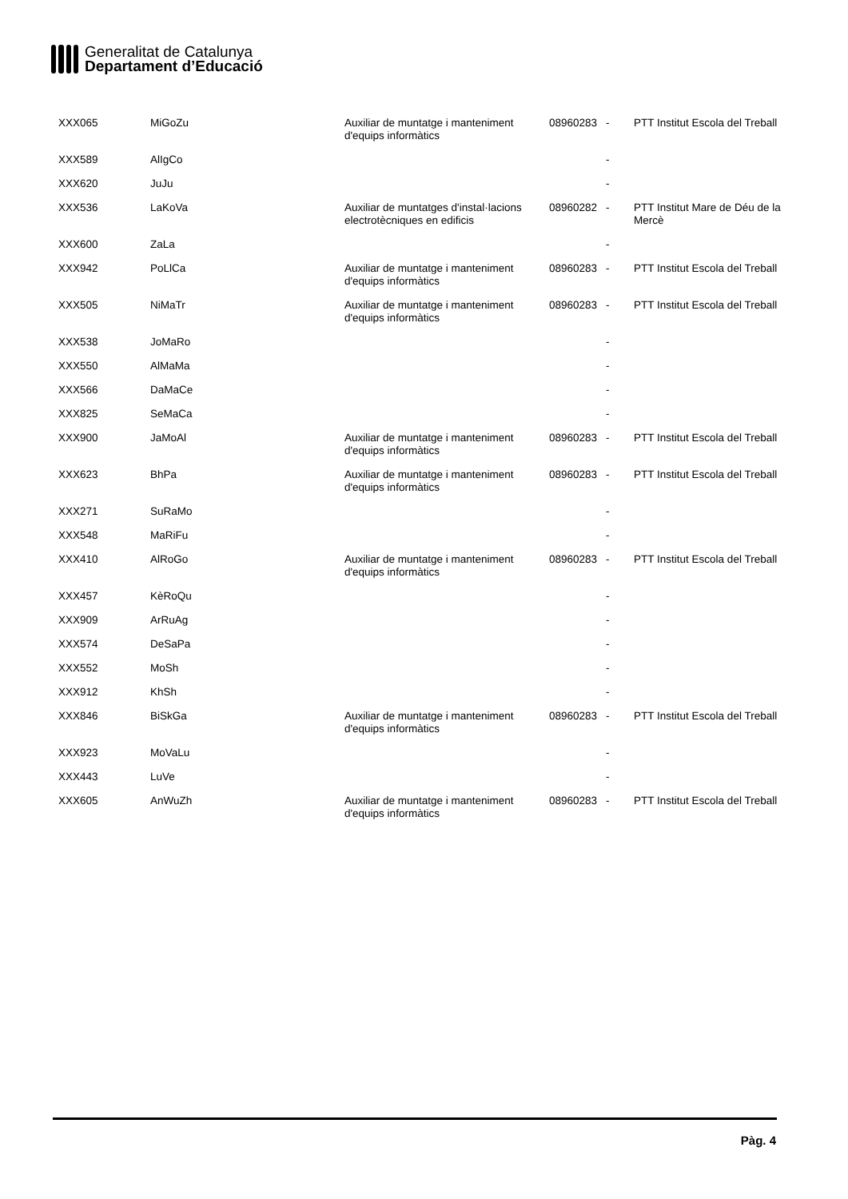Generalitat de Catalunya
Departament d’Educació
| XXX065 | MiGoZu | Auxiliar de muntatge i manteniment d'equips informàtics | 08960283 | - | PTT Institut Escola del Treball |
| XXX589 | AlIgCo | | | - | |
| XXX620 | JuJu | | | - | |
| XXX536 | LaKoVa | Auxiliar de muntatges d'instal·lacions electrotècniques en edificis | 08960282 | - | PTT Institut Mare de Déu de la Mercè |
| XXX600 | ZaLa | | | - | |
| XXX942 | PoLlCa | Auxiliar de muntatge i manteniment d'equips informàtics | 08960283 | - | PTT Institut Escola del Treball |
| XXX505 | NiMaTr | Auxiliar de muntatge i manteniment d'equips informàtics | 08960283 | - | PTT Institut Escola del Treball |
| XXX538 | JoMaRo | | | - | |
| XXX550 | AlMaMa | | | - | |
| XXX566 | DaMaCe | | | - | |
| XXX825 | SeMaCa | | | - | |
| XXX900 | JaMoAl | Auxiliar de muntatge i manteniment d'equips informàtics | 08960283 | - | PTT Institut Escola del Treball |
| XXX623 | BhPa | Auxiliar de muntatge i manteniment d'equips informàtics | 08960283 | - | PTT Institut Escola del Treball |
| XXX271 | SuRaMo | | | - | |
| XXX548 | MaRiFu | | | - | |
| XXX410 | AlRoGo | Auxiliar de muntatge i manteniment d'equips informàtics | 08960283 | - | PTT Institut Escola del Treball |
| XXX457 | KèRoQu | | | - | |
| XXX909 | ArRuAg | | | - | |
| XXX574 | DeSaPa | | | - | |
| XXX552 | MoSh | | | - | |
| XXX912 | KhSh | | | - | |
| XXX846 | BiSkGa | Auxiliar de muntatge i manteniment d'equips informàtics | 08960283 | - | PTT Institut Escola del Treball |
| XXX923 | MoVaLu | | | - | |
| XXX443 | LuVe | | | - | |
| XXX605 | AnWuZh | Auxiliar de muntatge i manteniment d'equips informàtics | 08960283 | - | PTT Institut Escola del Treball |
Pàg. 4